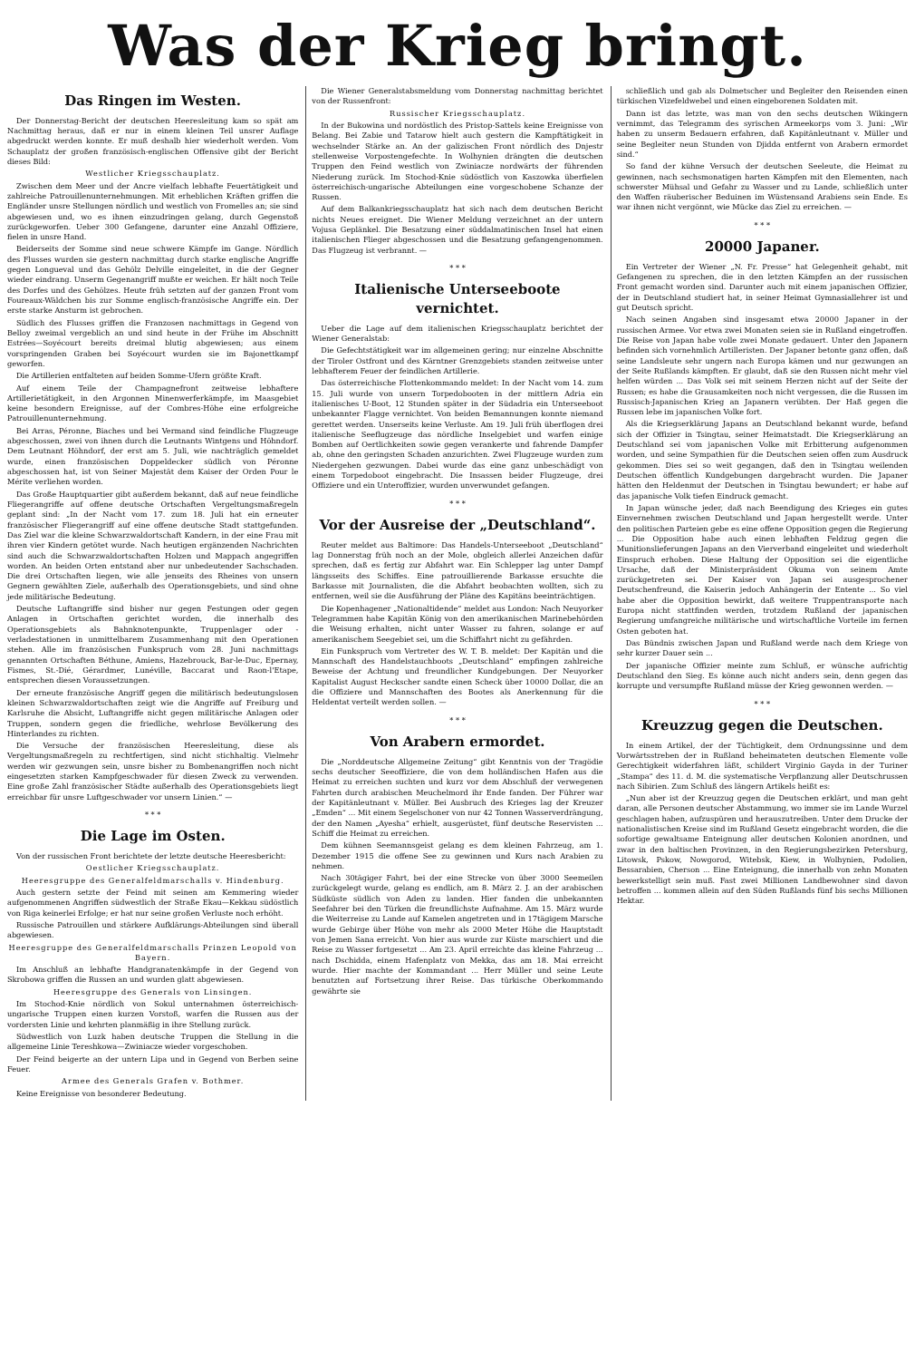Was der Krieg bringt.
Das Ringen im Westen.
Der Donnerstag-Bericht der deutschen Heeresleitung kam so spät am Nachmittag heraus, daß er nur in einem kleinen Teil unsrer Auflage abgedruckt werden konnte. Er muß deshalb hier wiederholt werden. Vom Schauplatz der großen französisch-englischen Offensive gibt der Bericht dieses Bild:
Westlicher Kriegsschauplatz.
Zwischen dem Meer und der Ancre vielfach lebhafte Feuertätigkeit und zahlreiche Patrouillenunternehmungen. Mit erheblichen Kräften griffen die Engländer unsre Stellungen nördlich und westlich von Fromelles an; sie sind abgewiesen und, wo es ihnen einzudringen gelang, durch Gegenstoß zurückgeworfen. Ueber 300 Gefangene, darunter eine Anzahl Offiziere, fielen in unsre Hand.
Beiderseits der Somme sind neue schwere Kämpfe im Gange. Nördlich des Flusses wurden sie gestern nachmittag durch starke englische Angriffe gegen Longueval und das Gehölz Delville eingeleitet, in die der Gegner wieder eindrang. Unserm Gegenangriff mußte er weichen. Er hält noch Teile des Dorfes und des Gehölzes. Heute früh setzten auf der ganzen Front vom Foureaux-Wäldchen bis zur Somme englisch-französische Angriffe ein. Der erste starke Ansturm ist gebrochen.
Südlich des Flusses griffen die Franzosen nachmittags in Gegend von Belloy zweimal vergeblich an und sind heute in der Frühe im Abschnitt Estrées—Soyécourt bereits dreimal blutig abgewiesen; aus einem vorspringenden Graben bei Soyécourt wurden sie im Bajonettkampf geworfen.
Die Artillerien entfalteten auf beiden Somme-Ufern größte Kraft.
Auf einem Teile der Champagnefront zeitweise lebhaftere Artillerietätigkeit, in den Argonnen Minenwerferkämpfe, im Maasgebiet keine besondern Ereignisse, auf der Combres-Höhe eine erfolgreiche Patrouillenunternehmung.
Bei Arras, Péronne, Biaches und bei Vermand sind feindliche Flugzeuge abgeschossen, zwei von ihnen durch die Leutnants Wintgens und Höhndorf. Dem Leutnant Höhndorf, der erst am 5. Juli, wie nachträglich gemeldet wurde, einen französischen Doppeldecker südlich von Péronne abgeschossen hat, ist von Seiner Majestät dem Kaiser der Orden Pour le Mérite verliehen worden.
Das Große Hauptquartier gibt außerdem bekannt, daß auf neue feindliche Fliegerangriffe auf offene deutsche Ortschaften Vergeltungsmaßregeln geplant sind: „In der Nacht vom 17. zum 18. Juli hat ein erneuter französischer Fliegerangriff auf eine offene deutsche Stadt stattgefunden. Das Ziel war die kleine Schwarzwaldortschaft Kandern, in der eine Frau mit ihren vier Kindern getötet wurde. Nach heutigen ergänzenden Nachrichten sind auch die Schwarzwaldortschaften Holzen und Mappach angegriffen worden. An beiden Orten entstand aber nur unbedeutender Sachschaden. Die drei Ortschaften liegen, wie alle jenseits des Rheines von unsern Gegnern gewählten Ziele, außerhalb des Operationsgebiets, und sind ohne jede militärische Bedeutung.
Deutsche Luftangriffe sind bisher nur gegen Festungen oder gegen Anlagen in Ortschaften gerichtet worden, die innerhalb des Operationsgebiets als Bahnknotenpunkte, Truppenlager oder -verladestationen in unmittelbarem Zusammenhang mit den Operationen stehen. Alle im französischen Funkspruch vom 28. Juni nachmittags genannten Ortschaften Béthune, Amiens, Hazebrouck, Bar-le-Duc, Epernay, Fismes, St.-Dié, Gérardmer, Lunéville, Baccarat und Raon-l'Etape, entsprechen diesen Voraussetzungen.
Der erneute französische Angriff gegen die militärisch bedeutungslosen kleinen Schwarzwaldortschaften zeigt wie die Angriffe auf Freiburg und Karlsruhe die Absicht, Luftangriffe nicht gegen militärische Anlagen oder Truppen, sondern gegen die friedliche, wehrlose Bevölkerung des Hinterlandes zu richten.
Die Versuche der französischen Heeresleitung, diese als Vergeltungsmaßregeln zu rechtfertigen, sind nicht stichhaltig. Vielmehr werden wir gezwungen sein, unsre bisher zu Bombenangriffen noch nicht eingesetzten starken Kampfgeschwader für diesen Zweck zu verwenden. Eine große Zahl französischer Städte außerhalb des Operationsgebiets liegt erreichbar für unsre Luftgeschwader vor unsern Linien.“ —
* * *
Die Lage im Osten.
Von der russischen Front berichtete der letzte deutsche Heeresbericht:
Oestlicher Kriegsschauplatz.
Heeresgruppe des Generalfeldmarschalls v. Hindenburg.
Auch gestern setzte der Feind mit seinen am Kemmering wieder aufgenommenen Angriffen südwestlich der Straße Ekau—Kekkau südöstlich von Riga keinerlei Erfolge; er hat nur seine großen Verluste noch erhöht.
Russische Patrouillen und stärkere Aufklärungs-Abteilungen sind überall abgewiesen.
Heeresgruppe des Generalfeldmarschalls Prinzen Leopold von Bayern.
Im Anschluß an lebhafte Handgranatenkämpfe in der Gegend von Skrobowa griffen die Russen an und wurden glatt abgewiesen.
Heeresgruppe des Generals von Linsingen.
Im Stochod-Knie nördlich von Sokul unternahmen österreichisch-ungarische Truppen einen kurzen Vorstoß, warfen die Russen aus der vordersten Linie und kehrten planmäßig in ihre Stellung zurück.
Südwestlich von Luzk haben deutsche Truppen die Stellung in die allgemeine Linie Tereshkowa—Zwiniacze wieder vorgeschoben.
Der Feind beigerte an der untern Lipa und in Gegend von Berben seine Feuer.
Armee des Generals Grafen v. Bothmer.
Keine Ereignisse von besonderer Bedeutung.
Die Wiener Generalstabsmeldung vom Donnerstag nachmittag berichtet von der Russenfront:
Russischer Kriegsschauplatz.
In der Bukowina und nordöstlich des Pristop-Sattels keine Ereignisse von Belang. Bei Zabie und Tatarow hielt auch gestern die Kampftätigkeit in wechselnder Stärke an. An der galizischen Front nördlich des Dnjestr stellenweise Vorpostengefechte. In Wolhynien drängten die deutschen Truppen den Feind westlich von Zwiniacze nordwärts der führenden Niederung zurück. Im Stochod-Knie südöstlich von Kaszowka überfielen österreichisch-ungarische Abteilungen eine vorgeschobene Schanze der Russen.
Auf dem Balkankriegsschauplatz hat sich nach dem deutschen Bericht nichts Neues ereignet. Die Wiener Meldung verzeichnet an der untern Vojusa Geplänkel. Die Besatzung einer süddalmatinischen Insel hat einen italienischen Flieger abgeschossen und die Besatzung gefangengenommen. Das Flugzeug ist verbrannt. —
* * *
Italienische Unterseeboote vernichtet.
Ueber die Lage auf dem italienischen Kriegsschauplatz berichtet der Wiener Generalstab:
Die Gefechtstätigkeit war im allgemeinen gering; nur einzelne Abschnitte der Tiroler Ostfront und des Kärntner Grenzgebiets standen zeitweise unter lebhafterem Feuer der feindlichen Artillerie.
Das österreichische Flottenkommando meldet: In der Nacht vom 14. zum 15. Juli wurde von unsern Torpedobooten in der mittlern Adria ein italienisches U-Boot, 12 Stunden später in der Südadria ein Unterseeboot unbekannter Flagge vernichtet. Von beiden Bemannungen konnte niemand gerettet werden. Unserseits keine Verluste. Am 19. Juli früh überflogen drei italienische Seeflugzeuge das nördliche Inselgebiet und warfen einige Bomben auf Oertlichkeiten sowie gegen verankerte und fahrende Dampfer ab, ohne den geringsten Schaden anzurichten. Zwei Flugzeuge wurden zum Niedergehen gezwungen. Dabei wurde das eine ganz unbeschädigt von einem Torpedoboot eingebracht. Die Insassen beider Flugzeuge, drei Offiziere und ein Unteroffizier, wurden unverwundet gefangen.
* * *
Vor der Ausreise der „Deutschland“.
Reuter meldet aus Baltimore: Das Handels-Unterseeboot „Deutschland“ lag Donnerstag früh noch an der Mole, obgleich allerlei Anzeichen dafür sprechen, daß es fertig zur Abfahrt war. Ein Schlepper lag unter Dampf längsseits des Schiffes. Eine patrouillierende Barkasse ersuchte die Barkasse mit Journalisten, die die Abfahrt beobachten wollten, sich zu entfernen, weil sie die Ausführung der Pläne des Kapitäns beeinträchtigen.
Die Kopenhagener „Nationaltidende“ meldet aus London: Nach Neuyorker Telegrammen habe Kapitän König von den amerikanischen Marinebehörden die Weisung erhalten, nicht unter Wasser zu fahren, solange er auf amerikanischem Seegebiet sei, um die Schiffahrt nicht zu gefährden.
Ein Funkspruch vom Vertreter des W. T. B. meldet: Der Kapitän und die Mannschaft des Handelstauchboots „Deutschland“ empfingen zahlreiche Beweise der Achtung und freundlicher Kundgebungen. Der Neuyorker Kapitalist August Heckscher sandte einen Scheck über 10000 Dollar, die an die Offiziere und Mannschaften des Bootes als Anerkennung für die Heldentat verteilt werden sollen. —
* * *
Von Arabern ermordet.
Die „Norddeutsche Allgemeine Zeitung“ gibt Kenntnis von der Tragödie sechs deutscher Seeoffiziere, die von dem holländischen Hafen aus die Heimat zu erreichen suchten und kurz vor dem Abschluß der verwegenen Fahrten durch arabischen Meuchelmord ihr Ende fanden. Der Führer war der Kapitänleutnant v. Müller. Bei Ausbruch des Krieges lag der Kreuzer „Emden“ ... Mit einem Segelschoner von nur 42 Tonnen Wasserverdrängung, der den Namen „Ayesha“ erhielt, ausgerüstet, fünf deutsche Reservisten ... Schiff die Heimat zu erreichen.
Dem kühnen Seemannsgeist gelang es dem kleinen Fahrzeug, am 1. Dezember 1915 die offene See zu gewinnen und Kurs nach Arabien zu nehmen.
Nach 30tägiger Fahrt, bei der eine Strecke von über 3000 Seemeilen zurückgelegt wurde, gelang es endlich, am 8. März 2. J. an der arabischen Südküste südlich von Aden zu landen. Hier fanden die unbekannten Seefahrer bei den Türken die freundlichste Aufnahme. Am 15. März wurde die Weiterreise zu Lande auf Kamelen angetreten und in 17tägigem Marsche wurde Gebirge über Höhe von mehr als 2000 Meter Höhe die Hauptstadt von Jemen Sana erreicht. Von hier aus wurde zur Küste marschiert und die Reise zu Wasser fortgesetzt ... Am 23. April erreichte das kleine Fahrzeug ... nach Dschidda, einem Hafenplatz von Mekka, das am 18. Mai erreicht wurde. Hier machte der Kommandant ... Herr Müller und seine Leute benutzten auf Fortsetzung ihrer Reise. Das türkische Oberkommando gewährte sie
schließlich und gab als Dolmetscher und Begleiter den Reisenden einen türkischen Vizefeldwebel und einen eingeborenen Soldaten mit.
Dann ist das letzte, was man von den sechs deutschen Wikingern vernimmt, das Telegramm des syrischen Armeekorps vom 3. Juni: „Wir haben zu unserm Bedauern erfahren, daß Kapitänleutnant v. Müller und seine Begleiter neun Stunden von Djidda entfernt von Arabern ermordet sind.“
So fand der kühne Versuch der deutschen Seeleute, die Heimat zu gewinnen, nach sechsmonatigen harten Kämpfen mit den Elementen, nach schwerster Mühsal und Gefahr zu Wasser und zu Lande, schließlich unter den Waffen räuberischer Beduinen im Wüstensand Arabiens sein Ende. Es war ihnen nicht vergönnt, wie Mücke das Ziel zu erreichen. —
* * *
20000 Japaner.
Ein Vertreter der Wiener „N. Fr. Presse“ hat Gelegenheit gehabt, mit Gefangenen zu sprechen, die in den letzten Kämpfen an der russischen Front gemacht worden sind. Darunter auch mit einem japanischen Offizier, der in Deutschland studiert hat, in seiner Heimat Gymnasiallehrer ist und gut Deutsch spricht.
Nach seinen Angaben sind insgesamt etwa 20000 Japaner in der russischen Armee. Vor etwa zwei Monaten seien sie in Rußland eingetroffen. Die Reise von Japan habe volle zwei Monate gedauert. Unter den Japanern befinden sich vornehmlich Artilleristen. Der Japaner betonte ganz offen, daß seine Landsleute sehr ungern nach Europa kämen und nur gezwungen an der Seite Rußlands kämpften. Er glaubt, daß sie den Russen nicht mehr viel helfen würden ... Das Volk sei mit seinem Herzen nicht auf der Seite der Russen; es habe die Grausamkeiten noch nicht vergessen, die die Russen im Russisch-Japanischen Krieg an Japanern verübten. Der Haß gegen die Russen lebe im japanischen Volke fort.
Als die Kriegserklärung Japans an Deutschland bekannt wurde, befand sich der Offizier in Tsingtau, seiner Heimatstadt. Die Kriegserklärung an Deutschland sei vom japanischen Volke mit Erbitterung aufgenommen worden, und seine Sympathien für die Deutschen seien offen zum Ausdruck gekommen. Dies sei so weit gegangen, daß den in Tsingtau weilenden Deutschen öffentlich Kundgebungen dargebracht wurden. Die Japaner hätten den Heldenmut der Deutschen in Tsingtau bewundert; er habe auf das japanische Volk tiefen Eindruck gemacht.
In Japan wünsche jeder, daß nach Beendigung des Krieges ein gutes Einvernehmen zwischen Deutschland und Japan hergestellt werde. Unter den politischen Parteien gebe es eine offene Opposition gegen die Regierung ... Die Opposition habe auch einen lebhaften Feldzug gegen die Munitionslieferungen Japans an den Vierverband eingeleitet und wiederholt Einspruch erhoben. Diese Haltung der Opposition sei die eigentliche Ursache, daß der Ministerpräsident Okuma von seinem Amte zurückgetreten sei. Der Kaiser von Japan sei ausgesprochener Deutschenfreund, die Kaiserin jedoch Anhängerin der Entente ... So viel habe aber die Opposition bewirkt, daß weitere Truppentransporte nach Europa nicht stattfinden werden, trotzdem Rußland der japanischen Regierung umfangreiche militärische und wirtschaftliche Vorteile im fernen Osten geboten hat.
Das Bündnis zwischen Japan und Rußland werde nach dem Kriege von sehr kurzer Dauer sein ...
Der japanische Offizier meinte zum Schluß, er wünsche aufrichtig Deutschland den Sieg. Es könne auch nicht anders sein, denn gegen das korrupte und versumpfte Rußland müsse der Krieg gewonnen werden. —
* * *
Kreuzzug gegen die Deutschen.
In einem Artikel, der der Tüchtigkeit, dem Ordnungssinne und dem Vorwärtsstreben der in Rußland beheimateten deutschen Elemente volle Gerechtigkeit widerfahren läßt, schildert Virginio Gayda in der Turiner „Stampa“ des 11. d. M. die systematische Verpflanzung aller Deutschrussen nach Sibirien. Zum Schluß des längern Artikels heißt es:
„Nun aber ist der Kreuzzug gegen die Deutschen erklärt, und man geht daran, alle Personen deutscher Abstammung, wo immer sie im Lande Wurzel geschlagen haben, aufzuspüren und herauszutreiben. Unter dem Drucke der nationalistischen Kreise sind im Rußland Gesetz eingebracht worden, die die sofortige gewaltsame Enteignung aller deutschen Kolonien anordnen, und zwar in den baltischen Provinzen, in den Regierungsbezirken Petersburg, Litowsk, Pskow, Nowgorod, Witebsk, Kiew, in Wolhynien, Podolien, Bessarabien, Cherson ... Eine Enteignung, die innerhalb von zehn Monaten bewerkstelligt sein muß. Fast zwei Millionen Landbewohner sind davon betroffen ... kommen allein auf den Süden Rußlands fünf bis sechs Millionen Hektar.